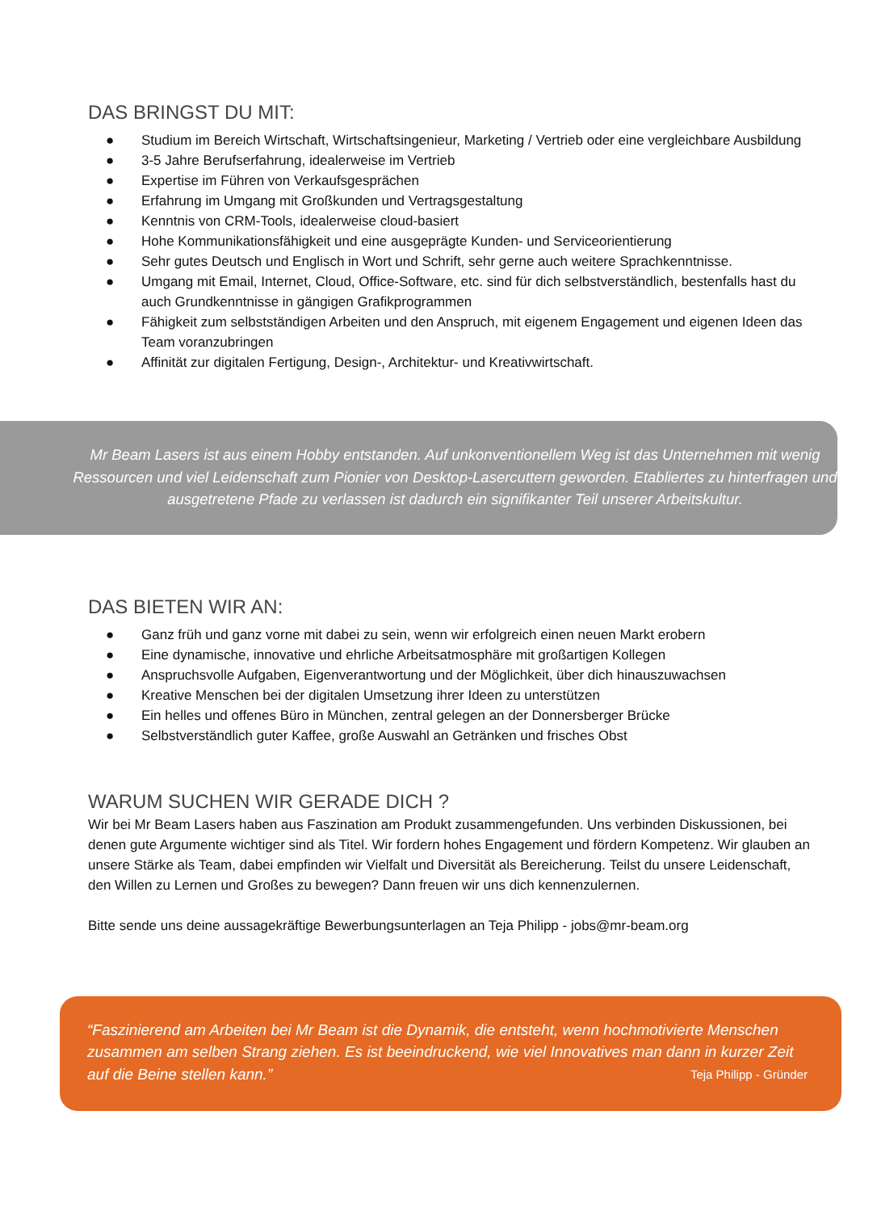DAS BRINGST DU MIT:
● Studium im Bereich Wirtschaft, Wirtschaftsingenieur, Marketing / Vertrieb oder eine vergleichbare Ausbildung
● 3-5 Jahre Berufserfahrung, idealerweise im Vertrieb
● Expertise im Führen von Verkaufsgesprächen
● Erfahrung im Umgang mit Großkunden und Vertragsgestaltung
● Kenntnis von CRM-Tools, idealerweise cloud-basiert
● Hohe Kommunikationsfähigkeit und eine ausgeprägte Kunden- und Serviceorientierung
● Sehr gutes Deutsch und Englisch in Wort und Schrift, sehr gerne auch weitere Sprachkenntnisse.
● Umgang mit Email, Internet, Cloud, Office-Software, etc. sind für dich selbstverständlich, bestenfalls hast du auch Grundkenntnisse in gängigen Grafikprogrammen
● Fähigkeit zum selbstständigen Arbeiten und den Anspruch, mit eigenem Engagement und eigenen Ideen das Team voranzubringen
● Affinität zur digitalen Fertigung, Design-, Architektur- und Kreativwirtschaft.
Mr Beam Lasers ist aus einem Hobby entstanden. Auf unkonventionellem Weg ist das Unternehmen mit wenig Ressourcen und viel Leidenschaft zum Pionier von Desktop-Lasercuttern geworden. Etabliertes zu hinterfragen und ausgetretene Pfade zu verlassen ist dadurch ein signifikanter Teil unserer Arbeitskultur.
DAS BIETEN WIR AN:
● Ganz früh und ganz vorne mit dabei zu sein, wenn wir erfolgreich einen neuen Markt erobern
● Eine dynamische, innovative und ehrliche Arbeitsatmosphäre mit großartigen Kollegen
● Anspruchsvolle Aufgaben, Eigenverantwortung und der Möglichkeit, über dich hinauszuwachsen
● Kreative Menschen bei der digitalen Umsetzung ihrer Ideen zu unterstützen
● Ein helles und offenes Büro in München, zentral gelegen an der Donnersberger Brücke
● Selbstverständlich guter Kaffee, große Auswahl an Getränken und frisches Obst
WARUM SUCHEN WIR GERADE DICH ?
Wir bei Mr Beam Lasers haben aus Faszination am Produkt zusammengefunden. Uns verbinden Diskussionen, bei denen gute Argumente wichtiger sind als Titel. Wir fordern hohes Engagement und fördern Kompetenz. Wir glauben an unsere Stärke als Team, dabei empfinden wir Vielfalt und Diversität als Bereicherung. Teilst du unsere Leidenschaft, den Willen zu Lernen und Großes zu bewegen? Dann freuen wir uns dich kennenzulernen.
Bitte sende uns deine aussagekräftige Bewerbungsunterlagen an Teja Philipp - jobs@mr-beam.org
“Faszinierend am Arbeiten bei Mr Beam ist die Dynamik, die entsteht, wenn hochmotivierte Menschen zusammen am selben Strang ziehen. Es ist beeindruckend, wie viel Innovatives man dann in kurzer Zeit auf die Beine stellen kann.” Teja Philipp - Gründer